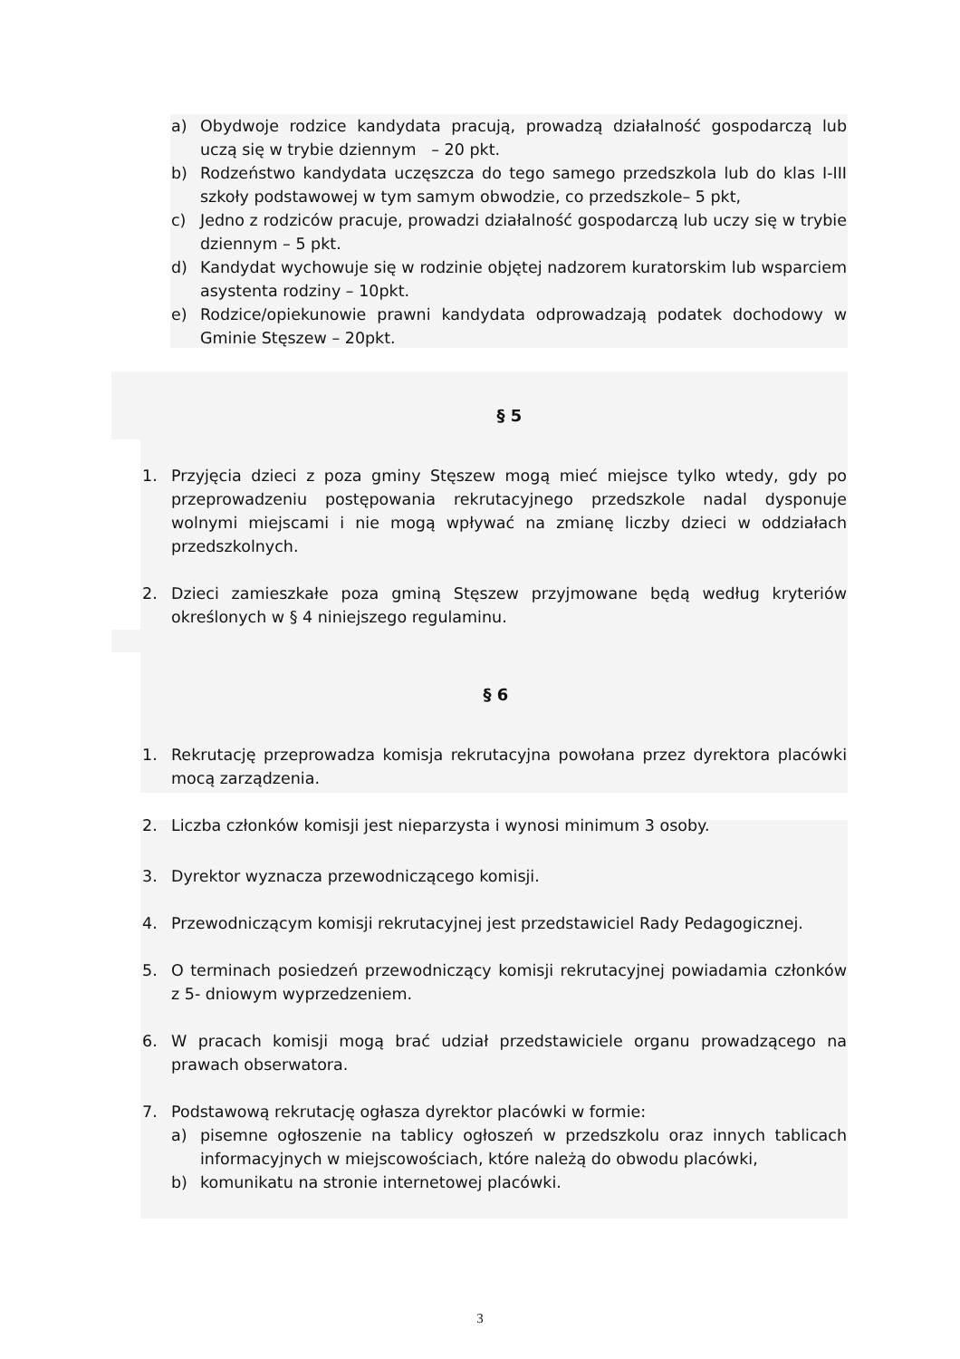a) Obydwoje rodzice kandydata pracują, prowadzą działalność gospodarczą lub uczą się w trybie dziennym – 20 pkt.
b) Rodzeństwo kandydata uczęszcza do tego samego przedszkola lub do klas I-III szkoły podstawowej w tym samym obwodzie, co przedszkole– 5 pkt,
c) Jedno z rodziców pracuje, prowadzi działalność gospodarczą lub uczy się w trybie dziennym – 5 pkt.
d) Kandydat wychowuje się w rodzinie objętej nadzorem kuratorskim lub wsparciem asystenta rodziny – 10pkt.
e) Rodzice/opiekunowie prawni kandydata odprowadzają podatek dochodowy w Gminie Stęszew – 20pkt.
§ 5
1. Przyjęcia dzieci z poza gminy Stęszew mogą mieć miejsce tylko wtedy, gdy po przeprowadzeniu postępowania rekrutacyjnego przedszkole nadal dysponuje wolnymi miejscami i nie mogą wpływać na zmianę liczby dzieci w oddziałach przedszkolnych.
2. Dzieci zamieszkałe poza gminą Stęszew przyjmowane będą według kryteriów określonych w § 4 niniejszego regulaminu.
§ 6
1. Rekrutację przeprowadza komisja rekrutacyjna powołana przez dyrektora placówki mocą zarządzenia.
2. Liczba członków komisji jest nieparzysta i wynosi minimum 3 osoby.
3. Dyrektor wyznacza przewodniczącego komisji.
4. Przewodniczącym komisji rekrutacyjnej jest przedstawiciel Rady Pedagogicznej.
5. O terminach posiedzeń przewodniczący komisji rekrutacyjnej powiadamia członków z 5- dniowym wyprzedzeniem.
6. W pracach komisji mogą brać udział przedstawiciele organu prowadzącego na prawach obserwatora.
7. Podstawową rekrutację ogłasza dyrektor placówki w formie:
a) pisemne ogłoszenie na tablicy ogłoszeń w przedszkolu oraz innych tablicach informacyjnych w miejscowościach, które należą do obwodu placówki,
b) komunikatu na stronie internetowej placówki.
3